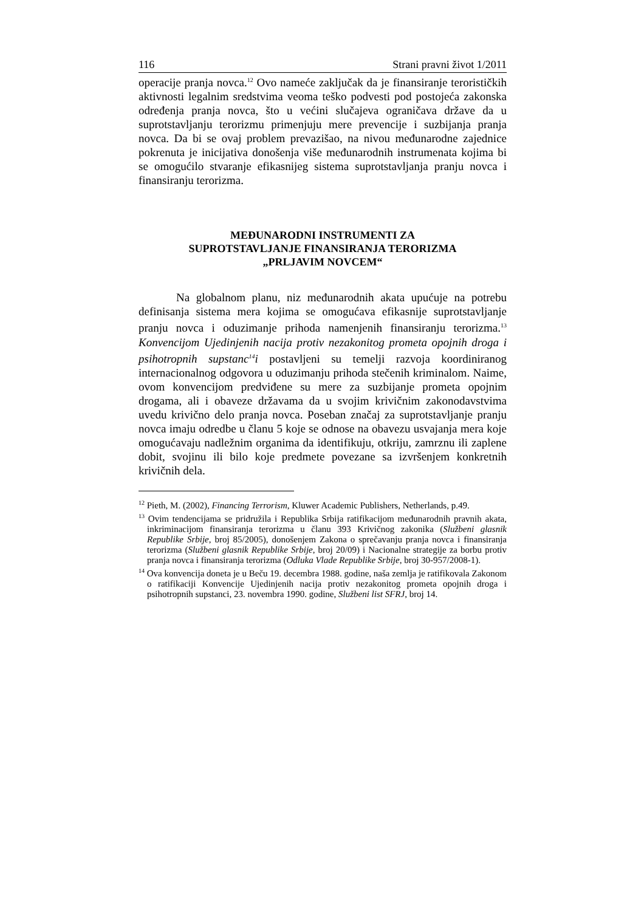116 Strani pravni život 1/2011
operacije pranja novca.<sup>12</sup> Ovo nameće zaključak da je finansiranje terorističkih aktivnosti legalnim sredstvima veoma teško podvesti pod postojeća zakonska određenja pranja novca, što u većini slučajeva ograničava države da u suprotstavljanju terorizmu primenjuju mere prevencije i suzbijanja pranja novca. Da bi se ovaj problem prevazišao, na nivou međunarodne zajednice pokrenuta je inicijativa donošenja više međunarodnih instrumenata kojima bi se omogućilo stvaranje efikasnijeg sistema suprotstavljanja pranju novca i finansiranju terorizma.
MEĐUNARODNI INSTRUMENTI ZA
SUPROTSTAVLJANJE FINANSIRANJA TERORIZMA
„PRLJAVIM NOVCEM“
Na globalnom planu, niz međunarodnih akata upućuje na potrebu definisanja sistema mera kojima se omogućava efikasnije suprotstavljanje pranju novca i oduzimanje prihoda namenjenih finansiranju terorizma.<sup>13</sup> Konvencijom Ujedinjenih nacija protiv nezakonitog prometa opojnih droga i psihotropnih supstanc<sup>14</sup>i postavljeni su temelji razvoja koordiniranog internacionalnog odgovora u oduzimanju prihoda stečenih kriminalom. Naime, ovom konvencijom predviđene su mere za suzbijanje prometa opojnim drogama, ali i obaveze državama da u svojim krivičnim zakonodavstvima uvedu krivično delo pranja novca. Poseban značaj za suprotstavljanje pranju novca imaju odredbe u članu 5 koje se odnose na obavezu usvajanja mera koje omogućavaju nadležnim organima da identifikuju, otkriju, zamrznu ili zaplene dobit, svojinu ili bilo koje predmete povezane sa izvršenjem konkretnih krivičnih dela.
<sup>12</sup> Pieth, M. (2002), Financing Terrorism, Kluwer Academic Publishers, Netherlands, p.49.
<sup>13</sup> Ovim tendencijama se pridružila i Republika Srbija ratifikacijom međunarodnih pravnih akata, inkriminacijom finansiranja terorizma u članu 393 Krivičnog zakonika (Službeni glasnik Republike Srbije, broj 85/2005), donošenjem Zakona o sprečavanju pranja novca i finansiranja terorizma (Službeni glasnik Republike Srbije, broj 20/09) i Nacionalne strategije za borbu protiv pranja novca i finansiranja terorizma (Odluka Vlade Republike Srbije, broj 30-957/2008-1).
<sup>14</sup> Ova konvencija doneta je u Beču 19. decembra 1988. godine, naša zemlja je ratifikovala Zakonom o ratifikaciji Konvencije Ujedinjenih nacija protiv nezakonitog prometa opojnih droga i psihotropnih supstanci, 23. novembra 1990. godine, Službeni list SFRJ, broj 14.